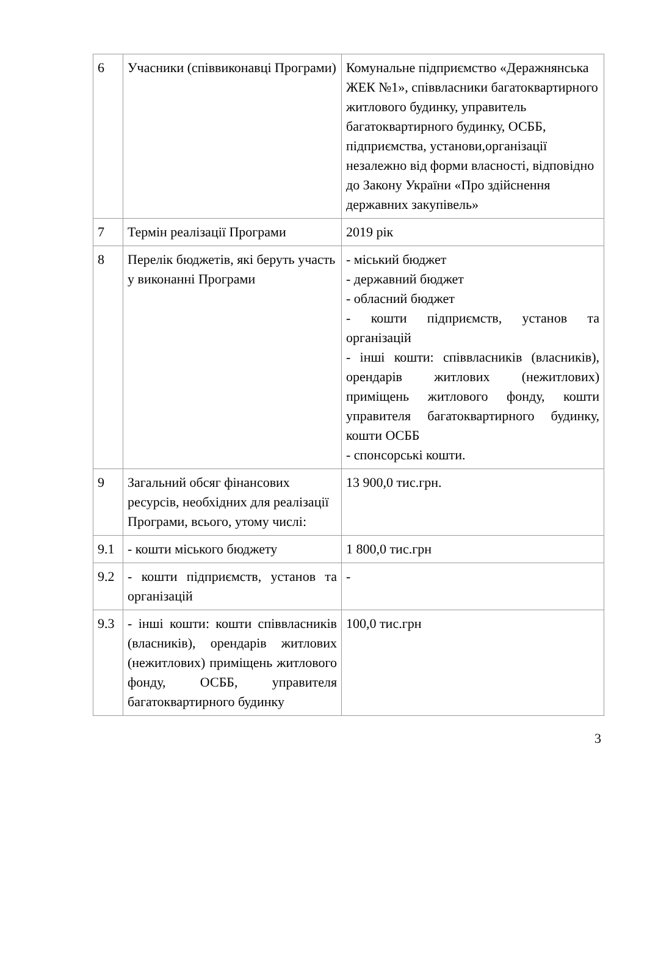| 6 | Учасники (співвиконавці Програми) | Комунальне підприємство «Деражнянська ЖЕК №1», співвласники багатоквартирного житлового будинку, управитель багатоквартирного будинку, ОСББ, підприємства, установи,організації незалежно від форми власності, відповідно до Закону України «Про здійснення державних закупівель» |
| 7 | Термін реалізації Програми | 2019 рік |
| 8 | Перелік бюджетів, які беруть участь у виконанні Програми | - міський бюджет - державний бюджет - обласний бюджет - кошти підприємств, установ та організацій - інші кошти: співвласників (власників), орендарів житлових (нежитлових) приміщень житлового фонду, кошти управителя багатоквартирного будинку, кошти ОСББ - спонсорські кошти. |
| 9 | Загальний обсяг фінансових ресурсів, необхідних для реалізації Програми, всього, утому числі: | 13 900,0 тис.грн. |
| 9.1 | - кошти міського бюджету | 1 800,0 тис.грн |
| 9.2 | - кошти підприємств, установ та організацій | - |
| 9.3 | - інші кошти: кошти співвласників (власників), орендарів житлових (нежитлових) приміщень житлового фонду, ОСББ, управителя багатоквартирного будинку | 100,0 тис.грн |
3